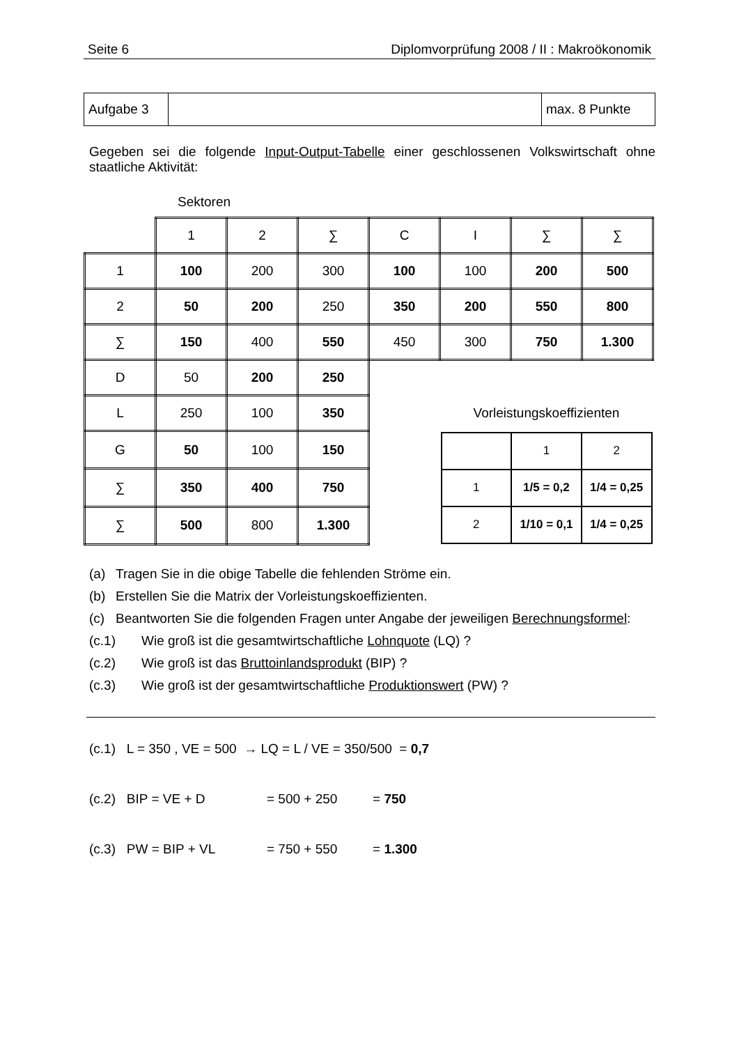Seite 6 Diplomvorprüfung 2008 / II : Makroökonomik
| Aufgabe 3 | | max. 8 Punkte |
Gegeben sei die folgende Input-Output-Tabelle einer geschlossenen Volkswirtschaft ohne staatliche Aktivität:
Sektoren
| | 1 | 2 | ∑ | C | I | ∑ | ∑ |
| 1 | 100 | 200 | 300 | 100 | 100 | 200 | 500 |
| 2 | 50 | 200 | 250 | 350 | 200 | 550 | 800 |
| ∑ | 150 | 400 | 550 | 450 | 300 | 750 | 1.300 |
| D | 50 | 200 | 250 | | | | |
| L | 250 | 100 | 350 | | Vorleistungskoeffizienten | | |
| G | 50 | 100 | 150 | | / / 1 / 2 / / 1 / 1/5 = 0,2 / 1/4 = 0,25 / / 2 / 1/10 = 0,1 / 1/4 = 0,25 / | | |
| ∑ | 350 | 400 | 750 | | | | |
| ∑ | 500 | 800 | 1.300 | | | | |
(a) Tragen Sie in die obige Tabelle die fehlenden Ströme ein.
(b) Erstellen Sie die Matrix der Vorleistungskoeffizienten.
(c) Beantworten Sie die folgenden Fragen unter Angabe der jeweiligen Berechnungsformel:
(c.1) Wie groß ist die gesamtwirtschaftliche Lohnquote (LQ) ?
(c.2) Wie groß ist das Bruttoinlandsprodukt (BIP) ?
(c.3) Wie groß ist der gesamtwirtschaftliche Produktionswert (PW) ?
(c.1) L = 350 , VE = 500 → LQ = L / VE = 350/500 = 0,7
(c.2) BIP = VE + D = 500 + 250 = 750
(c.3) PW = BIP + VL = 750 + 550 = 1.300